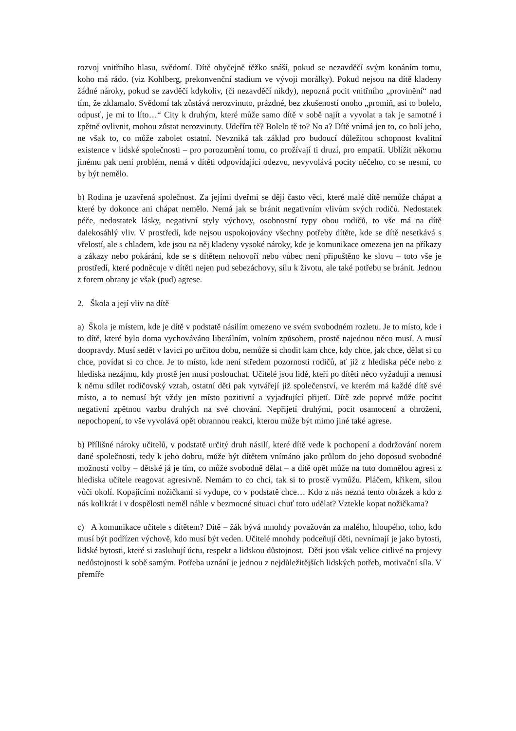rozvoj vnitřního hlasu, svědomí. Dítě obyčejně těžko snáší, pokud se nezavděčí svým konáním tomu, koho má rádo. (viz Kohlberg, prekonvenční stadium ve vývoji morálky). Pokud nejsou na dítě kladeny žádné nároky, pokud se zavděčí kdykoliv, (či nezavděčí nikdy), nepozná pocit vnitřního „provinění“ nad tím, že zklamalo. Svědomí tak zůstává nerozvinuto, prázdné, bez zkušeností onoho „promiň, asi to bolelo, odpusť, je mi to líto…“ City k druhým, které může samo dítě v sobě najít a vyvolat a tak je samotné i zpětně ovlivnit, mohou zůstat nerozvinuty. Udeřím tě? Bolelo tě to? No a? Dítě vnímá jen to, co bolí jeho, ne však to, co může zabolet ostatní. Nevzniká tak základ pro budoucí důležitou schopnost kvalitní existence v lidské společnosti – pro porozumění tomu, co prožívají ti druzí, pro empatii. Ublížit někomu jinému pak není problém, nemá v dítěti odpovídající odezvu, nevyvolává pocity něčeho, co se nesmí, co by být nemělo.
b) Rodina je uzavřená společnost. Za jejími dveřmi se dějí často věci, které malé dítě nemůže chápat a které by dokonce ani chápat nemělo. Nemá jak se bránit negativním vlivům svých rodičů. Nedostatek péče, nedostatek lásky, negativní styly výchovy, osobnostní typy obou rodičů, to vše má na dítě dalekosáhlý vliv. V prostředí, kde nejsou uspokojovány všechny potřeby dítěte, kde se dítě nesetkává s vřelostí, ale s chladem, kde jsou na něj kladeny vysoké nároky, kde je komunikace omezena jen na příkazy a zákazy nebo pokárání, kde se s dítětem nehovoří nebo vůbec není připuštěno ke slovu – toto vše je prostředí, které podněcuje v dítěti nejen pud sebezáchovy, sílu k životu, ale také potřebu se bránit. Jednou z forem obrany je však (pud) agrese.
2. Škola a její vliv na dítě
a) Škola je místem, kde je dítě v podstatě násilím omezeno ve svém svobodném rozletu. Je to místo, kde i to dítě, které bylo doma vychováváno liberálním, volním způsobem, prostě najednou něco musí. A musí doopravdy. Musí sedět v lavici po určitou dobu, nemůže si chodit kam chce, kdy chce, jak chce, dělat si co chce, povídat si co chce. Je to místo, kde není středem pozornosti rodičů, ať již z hlediska péče nebo z hlediska nezájmu, kdy prostě jen musí poslouchat. Učitelé jsou lidé, kteří po dítěti něco vyžadují a nemusí k němu sdílet rodičovský vztah, ostatní děti pak vytvářejí již společenství, ve kterém má každé dítě své místo, a to nemusí být vždy jen místo pozitivní a vyjadřující přijetí. Dítě zde poprvé může pocítit negativní zpětnou vazbu druhých na své chování. Nepřijetí druhými, pocit osamocení a ohrožení, nepochopení, to vše vyvolává opět obrannou reakci, kterou může být mimo jiné také agrese.
b) Přílišné nároky učitelů, v podstatě určitý druh násilí, které dítě vede k pochopení a dodržování norem dané společnosti, tedy k jeho dobru, může být dítětem vnímáno jako průlom do jeho doposud svobodné možnosti volby – dětské já je tím, co může svobodně dělat – a dítě opět může na tuto domnělou agresi z hlediska učitele reagovat agresivně. Nemám to co chci, tak si to prostě vymůžu. Pláčem, křikem, silou vůči okolí. Kopajícími nožičkami si vydupe, co v podstatě chce… Kdo z nás nezná tento obrázek a kdo z nás kolikrát i v dospělosti neměl náhle v bezmocné situaci chuť toto udělat? Vztekle kopat nožičkama?
c) A komunikace učitele s dítětem? Dítě – žák bývá mnohdy považován za malého, hloupého, toho, kdo musí být podřízen výchově, kdo musí být veden. Učitelé mnohdy podceňují děti, nevnímají je jako bytosti, lidské bytosti, které si zasluhují úctu, respekt a lidskou důstojnost. Děti jsou však velice citlivé na projevy nedůstojnosti k sobě samým. Potřeba uznání je jednou z nejdůležitějších lidských potřeb, motivační síla. V přemíře